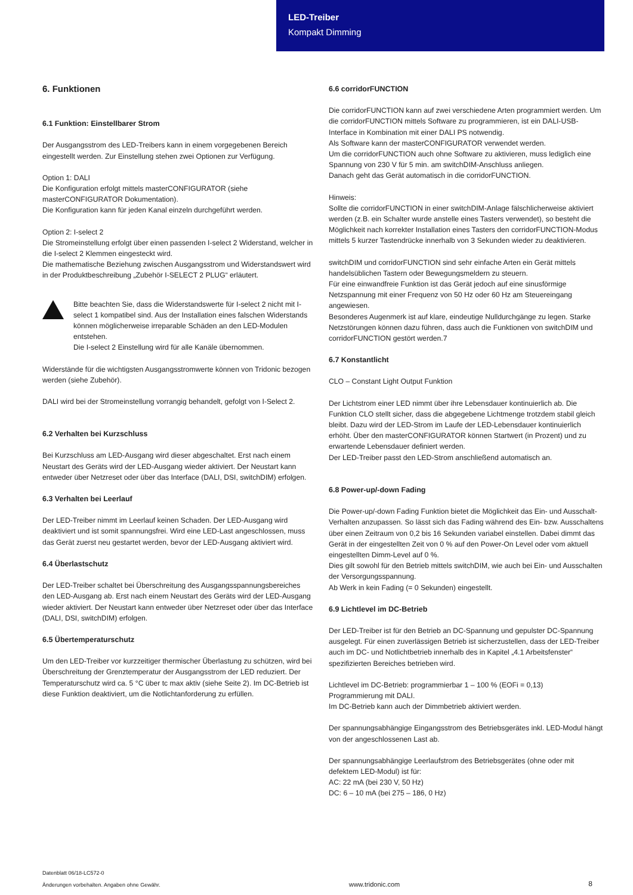LED-Treiber
Kompakt Dimming
6. Funktionen
6.1 Funktion: Einstellbarer Strom
Der Ausgangsstrom des LED-Treibers kann in einem vorgegebenen Bereich eingestellt werden. Zur Einstellung stehen zwei Optionen zur Verfügung.
Option 1: DALI
Die Konfiguration erfolgt mittels masterCONFIGURATOR (siehe masterCONFIGURATOR Dokumentation).
Die Konfiguration kann für jeden Kanal einzeln durchgeführt werden.
Option 2: I-select 2
Die Stromeinstellung erfolgt über einen passenden I-select 2 Widerstand, welcher in die I-select 2 Klemmen eingesteckt wird.
Die mathematische Beziehung zwischen Ausgangsstrom und Widerstandswert wird in der Produktbeschreibung „Zubehör I-SELECT 2 PLUG“ erläutert.
Bitte beachten Sie, dass die Widerstandswerte für I-select 2 nicht mit I-select 1 kompatibel sind. Aus der Installation eines falschen Widerstands können möglicherweise irreparable Schäden an den LED-Modulen entstehen.
Die I-select 2 Einstellung wird für alle Kanäle übernommen.
Widerstände für die wichtigsten Ausgangsstromwerte können von Tridonic bezogen werden (siehe Zubehör).
DALI wird bei der Stromeinstellung vorrangig behandelt, gefolgt von I-Select 2.
6.2 Verhalten bei Kurzschluss
Bei Kurzschluss am LED-Ausgang wird dieser abgeschaltet. Erst nach einem Neustart des Geräts wird der LED-Ausgang wieder aktiviert. Der Neustart kann entweder über Netzreset oder über das Interface (DALI, DSI, switchDIM) erfolgen.
6.3 Verhalten bei Leerlauf
Der LED-Treiber nimmt im Leerlauf keinen Schaden. Der LED-Ausgang wird deaktiviert und ist somit spannungsfrei. Wird eine LED-Last angeschlossen, muss das Gerät zuerst neu gestartet werden, bevor der LED-Ausgang aktiviert wird.
6.4 Überlastschutz
Der LED-Treiber schaltet bei Überschreitung des Ausgangsspannungsbe­reiches den LED-Ausgang ab. Erst nach einem Neustart des Geräts wird der LED-Ausgang wieder aktiviert. Der Neustart kann entweder über Netzreset oder über das Interface (DALI, DSI, switchDIM) erfolgen.
6.5 Übertemperaturschutz
Um den LED-Treiber vor kurzzeitiger thermischer Überlastung zu schützen, wird bei Überschreitung der Grenztemperatur der Ausgangsstrom der LED reduziert. Der Temperaturschutz wird ca. 5 °C über tc max aktiv (siehe Seite 2). Im DC-Betrieb ist diese Funktion deaktiviert, um die Notlichtanforderung zu erfüllen.
6.6 corridorFUNCTION
Die corridorFUNCTION kann auf zwei verschiedene Arten programmiert werden. Um die corridorFUNCTION mittels Software zu programmieren, ist ein DALI-USB-Interface in Kombination mit einer DALI PS notwendig.
Als Software kann der masterCONFIGURATOR verwendet werden.
Um die corridorFUNCTION auch ohne Software zu aktivieren, muss lediglich eine Spannung von 230 V für 5 min. am switchDIM-Anschluss anliegen.
Danach geht das Gerät automatisch in die corridorFUNCTION.
Hinweis:
Sollte die corridorFUNCTION in einer switchDIM-Anlage fälschlicherweise aktiviert werden (z.B. ein Schalter wurde anstelle eines Tasters verwendet), so besteht die Möglichkeit nach korrekter Installation eines Tasters den corridorFUNCTION-Modus mittels 5 kurzer Tastendrücke innerhalb von 3 Sekunden wieder zu deaktivieren.
switchDIM und corridorFUNCTION sind sehr einfache Arten ein Gerät mittels handelsüblichen Tastern oder Bewegungsmeldern zu steuern.
Für eine einwandfreie Funktion ist das Gerät jedoch auf eine sinusförmige Netzspannung mit einer Frequenz von 50 Hz oder 60 Hz am Steuereingang angewiesen.
Besonderes Augenmerk ist auf klare, eindeutige Nulldurchgänge zu legen. Starke Netzstörungen können dazu führen, dass auch die Funktionen von switchDIM und corridorFUNCTION gestört werden.7
6.7 Konstantlicht
CLO – Constant Light Output Funktion
Der Lichtstrom einer LED nimmt über ihre Lebensdauer kontinuierlich ab. Die Funktion CLO stellt sicher, dass die abgegebene Lichtmenge trotzdem stabil gleich bleibt. Dazu wird der LED-Strom im Laufe der LED-Lebensdauer kontinuierlich erhöht. Über den masterCONFIGURATOR können Startwert (in Prozent) und zu erwartende Lebensdauer definiert werden.
Der LED-Treiber passt den LED-Strom anschließend automatisch an.
6.8 Power-up/-down Fading
Die Power-up/-down Fading Funktion bietet die Möglichkeit das Ein- und Ausschalt-Verhalten anzupassen. So lässt sich das Fading während des Ein- bzw. Ausschaltens über einen Zeitraum von 0,2 bis 16 Sekunden variabel einstellen. Dabei dimmt das Gerät in der eingestellten Zeit von 0 % auf den Power-On Level oder vom aktuell eingestellten Dimm-Level auf 0 %.
Dies gilt sowohl für den Betrieb mittels switchDIM, wie auch bei Ein- und Ausschalten der Versorgungsspannung.
Ab Werk in kein Fading (= 0 Sekunden) eingestellt.
6.9 Lichtlevel im DC-Betrieb
Der LED-Treiber ist für den Betrieb an DC-Spannung und gepulster DC-Spannung ausgelegt. Für einen zuverlässigen Betrieb ist sicherzustellen, dass der LED-Treiber auch im DC- und Notlichtbetrieb innerhalb des in Kapitel „4.1 Arbeitsfenster“ spezifizierten Bereiches betrieben wird.
Lichtlevel im DC-Betrieb: programmierbar 1 – 100 % (EOFi = 0,13)
Programmierung mit DALI.
Im DC-Betrieb kann auch der Dimmbetrieb aktiviert werden.
Der spannungsabhängige Eingangsstrom des Betriebsgerätes inkl. LED-Modul hängt von der angeschlossenen Last ab.
Der spannungsabhängige Leerlaufstrom des Betriebsgerätes (ohne oder mit defektem LED-Modul) ist für:
AC: 22 mA (bei 230 V, 50 Hz)
DC: 6 – 10 mA (bei 275 – 186, 0 Hz)
Datenblatt 06/18-LC572-0
Änderungen vorbehalten. Angaben ohne Gewähr.
www.tridonic.com
8